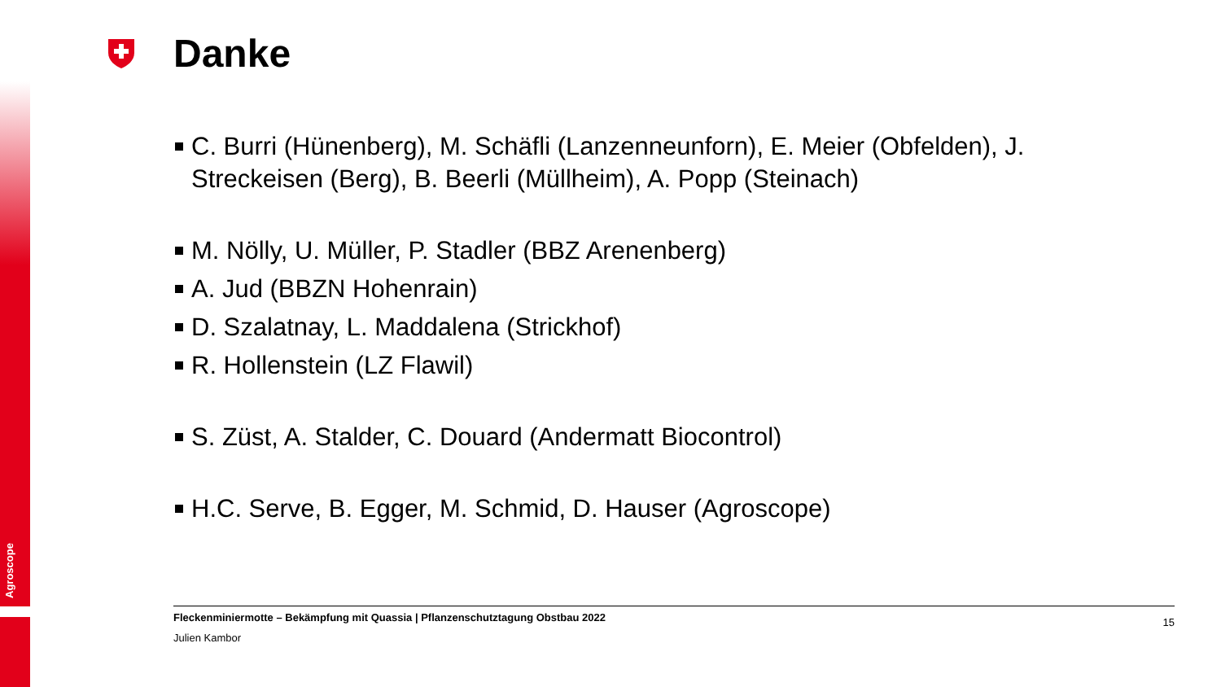Agroscope
Danke
C. Burri (Hünenberg), M. Schäfli (Lanzenneunforn), E. Meier (Obfelden), J. Streckeisen (Berg), B. Beerli (Müllheim), A. Popp (Steinach)
M. Nölly, U. Müller, P. Stadler (BBZ Arenenberg)
A. Jud (BBZN Hohenrain)
D. Szalatnay, L. Maddalena (Strickhof)
R. Hollenstein (LZ Flawil)
S. Züst, A. Stalder, C. Douard (Andermatt Biocontrol)
H.C. Serve, B. Egger, M. Schmid, D. Hauser (Agroscope)
Fleckenminiermotte – Bekämpfung mit Quassia | Pflanzenschutztagung Obstbau 2022 15
Julien Kambor